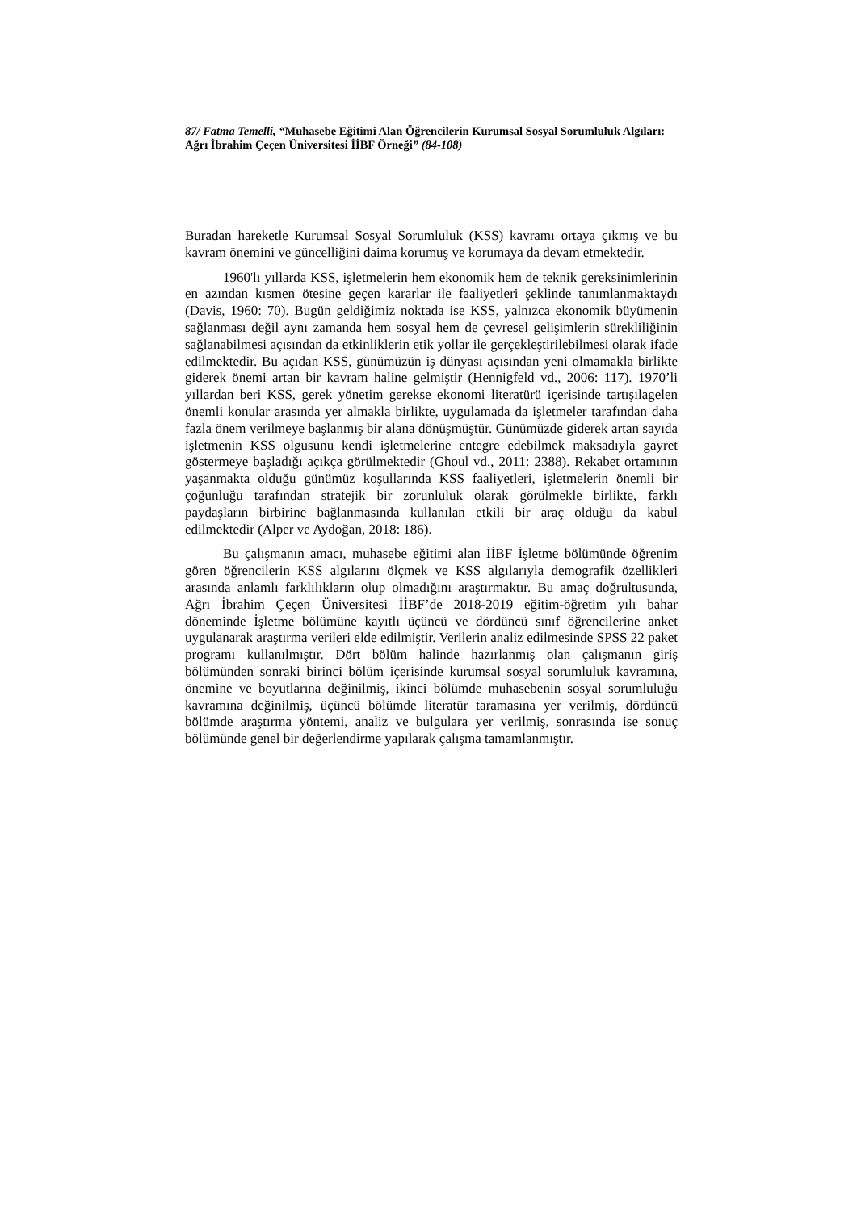87/ Fatma Temelli, “Muhasebe Eğitimi Alan Öğrencilerin Kurumsal Sosyal Sorumluluk Algıları: Ağrı İbrahim Çeçen Üniversitesi İİBF Örneği” (84-108)
Buradan hareketle Kurumsal Sosyal Sorumluluk (KSS) kavramı ortaya çıkmış ve bu kavram önemini ve güncelliğini daima korumuş ve korumaya da devam etmektedir.
1960'lı yıllarda KSS, işletmelerin hem ekonomik hem de teknik gereksinimlerinin en azından kısmen ötesine geçen kararlar ile faaliyetleri şeklinde tanımlanmaktaydı (Davis, 1960: 70). Bugün geldiğimiz noktada ise KSS, yalnızca ekonomik büyümenin sağlanması değil aynı zamanda hem sosyal hem de çevresel gelişimlerin sürekliliğinin sağlanabilmesi açısından da etkinliklerin etik yollar ile gerçekleştirilebilmesi olarak ifade edilmektedir. Bu açıdan KSS, günümüzün iş dünyası açısından yeni olmamakla birlikte giderek önemi artan bir kavram haline gelmiştir (Hennigfeld vd., 2006: 117). 1970’li yıllardan beri KSS, gerek yönetim gerekse ekonomi literatürü içerisinde tartışılagelen önemli konular arasında yer almakla birlikte, uygulamada da işletmeler tarafından daha fazla önem verilmeye başlanmış bir alana dönüşmüştür. Günümüzde giderek artan sayıda işletmenin KSS olgusunu kendi işletmelerine entegre edebilmek maksadıyla gayret göstermeye başladığı açıkça görülmektedir (Ghoul vd., 2011: 2388). Rekabet ortamının yaşanmakta olduğu günümüz koşullarında KSS faaliyetleri, işletmelerin önemli bir çoğunluğu tarafından stratejik bir zorunluluk olarak görülmekle birlikte, farklı paydaşların birbirine bağlanmasında kullanılan etkili bir araç olduğu da kabul edilmektedir (Alper ve Aydoğan, 2018: 186).
Bu çalışmanın amacı, muhasebe eğitimi alan İİBF İşletme bölümünde öğrenim gören öğrencilerin KSS algılarını ölçmek ve KSS algılarıyla demografik özellikleri arasında anlamlı farklılıkların olup olmadığını araştırmaktır. Bu amaç doğrultusunda, Ağrı İbrahim Çeçen Üniversitesi İİBF’de 2018-2019 eğitim-öğretim yılı bahar döneminde İşletme bölümüne kayıtlı üçüncü ve dördüncü sınıf öğrencilerine anket uygulanarak araştırma verileri elde edilmiştir. Verilerin analiz edilmesinde SPSS 22 paket programı kullanılmıştır. Dört bölüm halinde hazırlanmış olan çalışmanın giriş bölümünden sonraki birinci bölüm içerisinde kurumsal sosyal sorumluluk kavramına, önemine ve boyutlarına değinilmiş, ikinci bölümde muhasebenin sosyal sorumluluğu kavramına değinilmiş, üçüncü bölümde literatür taramasına yer verilmiş, dördüncü bölümde araştırma yöntemi, analiz ve bulgulara yer verilmiş, sonrasında ise sonuç bölümünde genel bir değerlendirme yapılarak çalışma tamamlanmıştır.